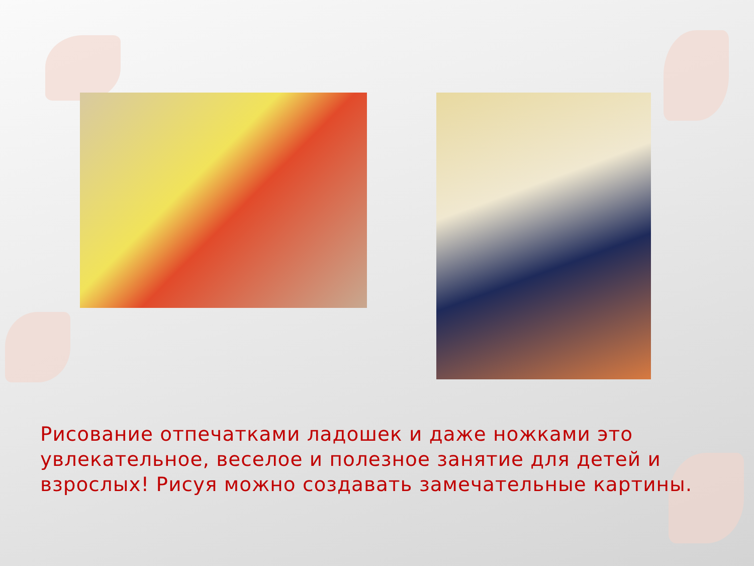Рисование отпечатками ладошек и даже ножками это увлекательное, веселое и полезное занятие для детей и взрослых! Рисуя можно создавать замечательные картины.